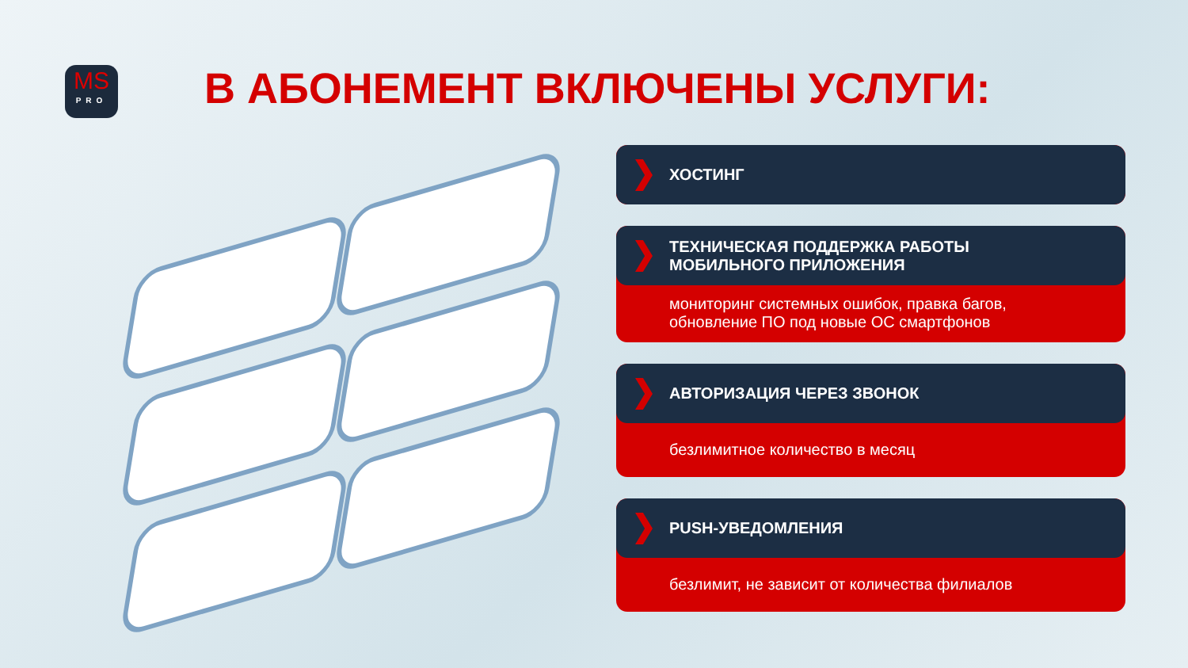MS
PRO
В АБОНЕМЕНТ ВКЛЮЧЕНЫ УСЛУГИ:
ХОСТИНГ
ТЕХНИЧЕСКАЯ ПОДДЕРЖКА РАБОТЫ
МОБИЛЬНОГО ПРИЛОЖЕНИЯ
мониторинг системных ошибок, правка багов,
обновление ПО под новые ОС смартфонов
АВТОРИЗАЦИЯ ЧЕРЕЗ ЗВОНОК
безлимитное количество в месяц
PUSH-УВЕДОМЛЕНИЯ
безлимит, не зависит от количества филиалов